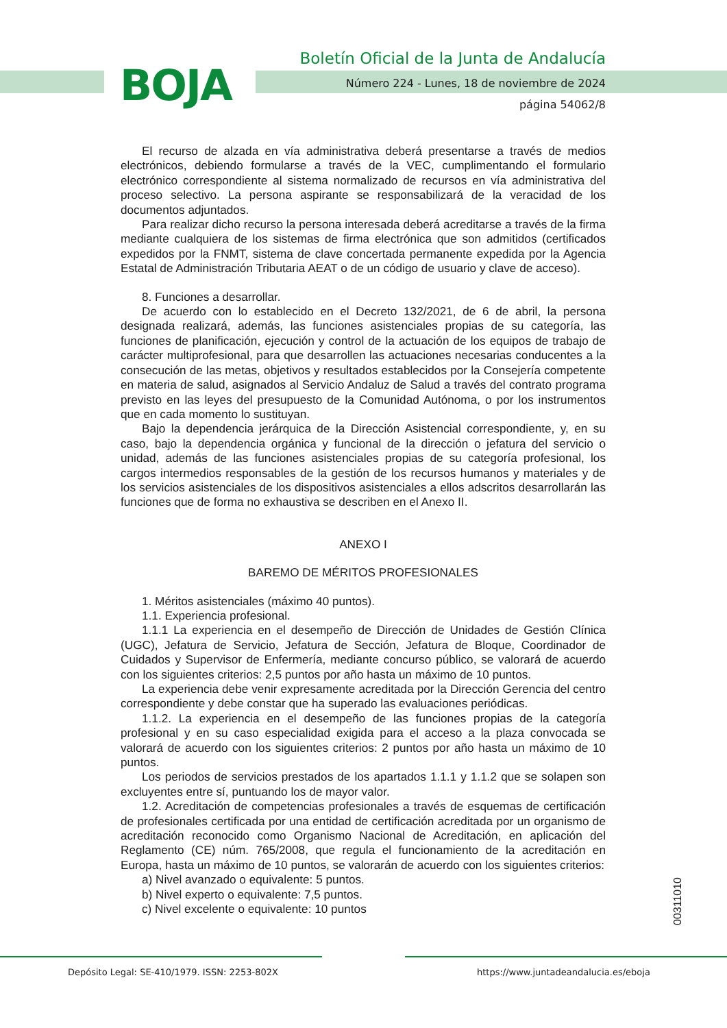BOJA
Boletín Oficial de la Junta de Andalucía
Número 224 - Lunes, 18 de noviembre de 2024
página 54062/8
El recurso de alzada en vía administrativa deberá presentarse a través de medios electrónicos, debiendo formularse a través de la VEC, cumplimentando el formulario electrónico correspondiente al sistema normalizado de recursos en vía administrativa del proceso selectivo. La persona aspirante se responsabilizará de la veracidad de los documentos adjuntados.
Para realizar dicho recurso la persona interesada deberá acreditarse a través de la firma mediante cualquiera de los sistemas de firma electrónica que son admitidos (certificados expedidos por la FNMT, sistema de clave concertada permanente expedida por la Agencia Estatal de Administración Tributaria AEAT o de un código de usuario y clave de acceso).
8. Funciones a desarrollar.
De acuerdo con lo establecido en el Decreto 132/2021, de 6 de abril, la persona designada realizará, además, las funciones asistenciales propias de su categoría, las funciones de planificación, ejecución y control de la actuación de los equipos de trabajo de carácter multiprofesional, para que desarrollen las actuaciones necesarias conducentes a la consecución de las metas, objetivos y resultados establecidos por la Consejería competente en materia de salud, asignados al Servicio Andaluz de Salud a través del contrato programa previsto en las leyes del presupuesto de la Comunidad Autónoma, o por los instrumentos que en cada momento lo sustituyan.
Bajo la dependencia jerárquica de la Dirección Asistencial correspondiente, y, en su caso, bajo la dependencia orgánica y funcional de la dirección o jefatura del servicio o unidad, además de las funciones asistenciales propias de su categoría profesional, los cargos intermedios responsables de la gestión de los recursos humanos y materiales y de los servicios asistenciales de los dispositivos asistenciales a ellos adscritos desarrollarán las funciones que de forma no exhaustiva se describen en el Anexo II.
ANEXO I
BAREMO DE MÉRITOS PROFESIONALES
1. Méritos asistenciales (máximo 40 puntos).
1.1. Experiencia profesional.
1.1.1 La experiencia en el desempeño de Dirección de Unidades de Gestión Clínica (UGC), Jefatura de Servicio, Jefatura de Sección, Jefatura de Bloque, Coordinador de Cuidados y Supervisor de Enfermería, mediante concurso público, se valorará de acuerdo con los siguientes criterios: 2,5 puntos por año hasta un máximo de 10 puntos.
La experiencia debe venir expresamente acreditada por la Dirección Gerencia del centro correspondiente y debe constar que ha superado las evaluaciones periódicas.
1.1.2. La experiencia en el desempeño de las funciones propias de la categoría profesional y en su caso especialidad exigida para el acceso a la plaza convocada se valorará de acuerdo con los siguientes criterios: 2 puntos por año hasta un máximo de 10 puntos.
Los periodos de servicios prestados de los apartados 1.1.1 y 1.1.2 que se solapen son excluyentes entre sí, puntuando los de mayor valor.
1.2. Acreditación de competencias profesionales a través de esquemas de certificación de profesionales certificada por una entidad de certificación acreditada por un organismo de acreditación reconocido como Organismo Nacional de Acreditación, en aplicación del Reglamento (CE) núm. 765/2008, que regula el funcionamiento de la acreditación en Europa, hasta un máximo de 10 puntos, se valorarán de acuerdo con los siguientes criterios:
a) Nivel avanzado o equivalente: 5 puntos.
b) Nivel experto o equivalente: 7,5 puntos.
c) Nivel excelente o equivalente: 10 puntos
00311010
Depósito Legal: SE-410/1979. ISSN: 2253-802X https://www.juntadeandalucia.es/eboja